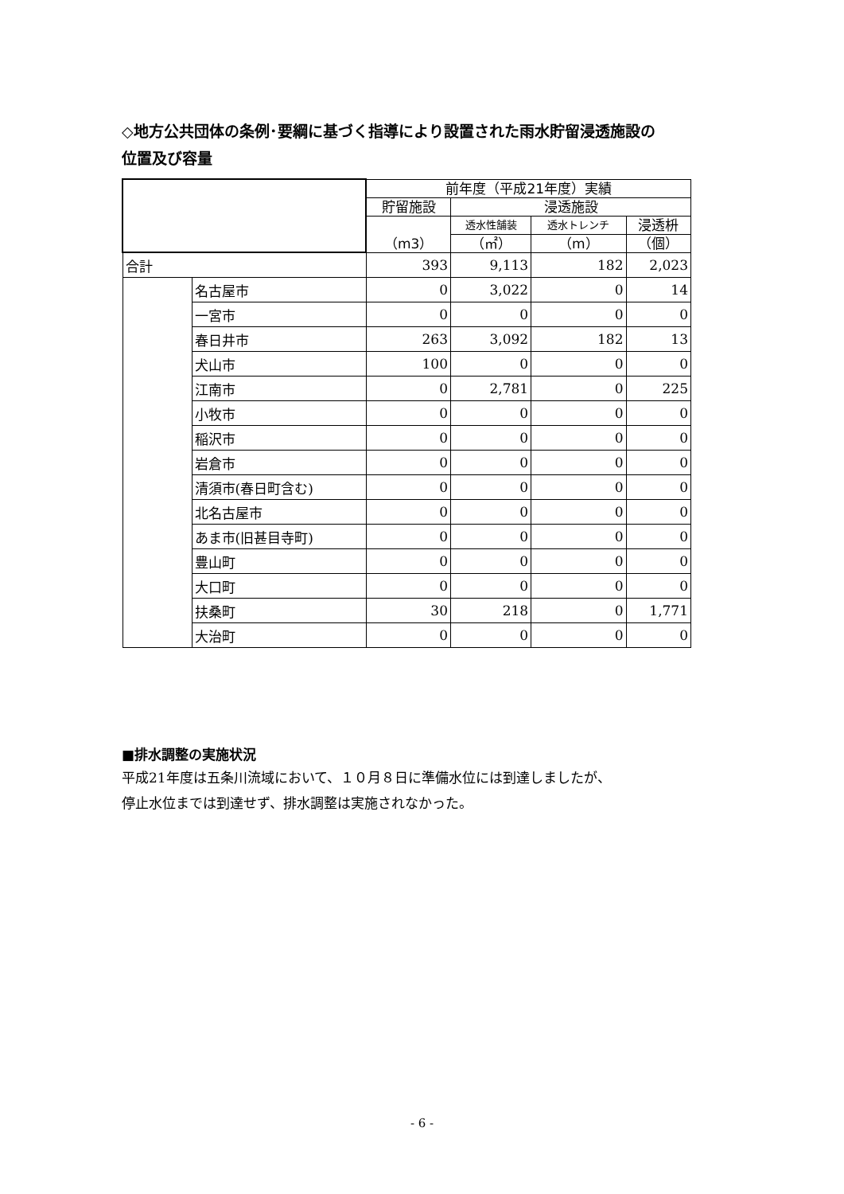◇地方公共団体の条例･要綱に基づく指導により設置された雨水貯留浸透施設の
位置及び容量
| | | 前年度（平成21年度）実績 | | | |
| --- | --- | --- | --- | --- | --- |
| | | 貯留施設 | 浸透施設 | | |
| | | （m3） | 透水性舗装 | 透水トレンチ | 浸透枡 |
| | | | （㎡） | （m） | （個） |
| 合計 | | 393 | 9,113 | 182 | 2,023 |
| | 名古屋市 | 0 | 3,022 | 0 | 14 |
| | 一宮市 | 0 | 0 | 0 | 0 |
| | 春日井市 | 263 | 3,092 | 182 | 13 |
| | 犬山市 | 100 | 0 | 0 | 0 |
| | 江南市 | 0 | 2,781 | 0 | 225 |
| | 小牧市 | 0 | 0 | 0 | 0 |
| | 稲沢市 | 0 | 0 | 0 | 0 |
| | 岩倉市 | 0 | 0 | 0 | 0 |
| | 清須市(春日町含む) | 0 | 0 | 0 | 0 |
| | 北名古屋市 | 0 | 0 | 0 | 0 |
| | あま市(旧甚目寺町) | 0 | 0 | 0 | 0 |
| | 豊山町 | 0 | 0 | 0 | 0 |
| | 大口町 | 0 | 0 | 0 | 0 |
| | 扶桑町 | 30 | 218 | 0 | 1,771 |
| | 大治町 | 0 | 0 | 0 | 0 |
■排水調整の実施状況
平成21年度は五条川流域において、１０月８日に準備水位には到達しましたが、
停止水位までは到達せず、排水調整は実施されなかった。
- 6 -